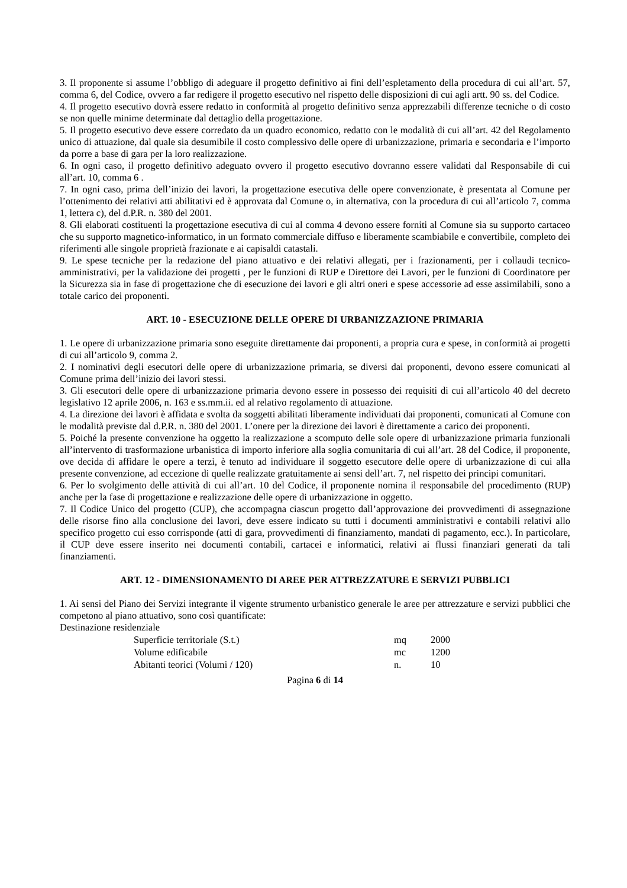3. Il proponente si assume l’obbligo di adeguare il progetto definitivo ai fini dell’espletamento della procedura di cui all’art. 57, comma 6, del Codice, ovvero a far redigere il progetto esecutivo nel rispetto delle disposizioni di cui agli artt. 90 ss. del Codice.
4. Il progetto esecutivo dovrà essere redatto in conformità al progetto definitivo senza apprezzabili differenze tecniche o di costo se non quelle minime determinate dal dettaglio della progettazione.
5. Il progetto esecutivo deve essere corredato da un quadro economico, redatto con le modalità di cui all’art. 42 del Regolamento unico di attuazione, dal quale sia desumibile il costo complessivo delle opere di urbanizzazione, primaria e secondaria e l’importo da porre a base di gara per la loro realizzazione.
6. In ogni caso, il progetto definitivo adeguato ovvero il progetto esecutivo dovranno essere validati dal Responsabile di cui all’art. 10, comma 6 .
7. In ogni caso, prima dell’inizio dei lavori, la progettazione esecutiva delle opere convenzionate, è presentata al Comune per l’ottenimento dei relativi atti abilitativi ed è approvata dal Comune o, in alternativa, con la procedura di cui all’articolo 7, comma 1, lettera c), del d.P.R. n. 380 del 2001.
8. Gli elaborati costituenti la progettazione esecutiva di cui al comma 4 devono essere forniti al Comune sia su supporto cartaceo che su supporto magnetico-informatico, in un formato commerciale diffuso e liberamente scambiabile e convertibile, completo dei riferimenti alle singole proprietà frazionate e ai capisaldi catastali.
9. Le spese tecniche per la redazione del piano attuativo e dei relativi allegati, per i frazionamenti, per i collaudi tecnico-amministrativi, per la validazione dei progetti , per le funzioni di RUP e Direttore dei Lavori, per le funzioni di Coordinatore per la Sicurezza sia in fase di progettazione che di esecuzione dei lavori e gli altri oneri e spese accessorie ad esse assimilabili, sono a totale carico dei proponenti.
ART. 10 - ESECUZIONE DELLE OPERE DI URBANIZZAZIONE PRIMARIA
1. Le opere di urbanizzazione primaria sono eseguite direttamente dai proponenti, a propria cura e spese, in conformità ai progetti di cui all’articolo 9, comma 2.
2. I nominativi degli esecutori delle opere di urbanizzazione primaria, se diversi dai proponenti, devono essere comunicati al Comune prima dell’inizio dei lavori stessi.
3. Gli esecutori delle opere di urbanizzazione primaria devono essere in possesso dei requisiti di cui all’articolo 40 del decreto legislativo 12 aprile 2006, n. 163 e ss.mm.ii. ed al relativo regolamento di attuazione.
4. La direzione dei lavori è affidata e svolta da soggetti abilitati liberamente individuati dai proponenti, comunicati al Comune con le modalità previste dal d.P.R. n. 380 del 2001. L’onere per la direzione dei lavori è direttamente a carico dei proponenti.
5. Poiché la presente convenzione ha oggetto la realizzazione a scomputo delle sole opere di urbanizzazione primaria funzionali all’intervento di trasformazione urbanistica di importo inferiore alla soglia comunitaria di cui all’art. 28 del Codice, il proponente, ove decida di affidare le opere a terzi, è tenuto ad individuare il soggetto esecutore delle opere di urbanizzazione di cui alla presente convenzione, ad eccezione di quelle realizzate gratuitamente ai sensi dell’art. 7, nel rispetto dei principi comunitari.
6. Per lo svolgimento delle attività di cui all’art. 10 del Codice, il proponente nomina il responsabile del procedimento (RUP) anche per la fase di progettazione e realizzazione delle opere di urbanizzazione in oggetto.
7. Il Codice Unico del progetto (CUP), che accompagna ciascun progetto dall’approvazione dei provvedimenti di assegnazione delle risorse fino alla conclusione dei lavori, deve essere indicato su tutti i documenti amministrativi e contabili relativi allo specifico progetto cui esso corrisponde (atti di gara, provvedimenti di finanziamento, mandati di pagamento, ecc.). In particolare, il CUP deve essere inserito nei documenti contabili, cartacei e informatici, relativi ai flussi finanziari generati da tali finanziamenti.
ART. 12 - DIMENSIONAMENTO DI AREE PER ATTREZZATURE E SERVIZI PUBBLICI
1. Ai sensi del Piano dei Servizi integrante il vigente strumento urbanistico generale le aree per attrezzature e servizi pubblici che competono al piano attuativo, sono così quantificate:
Destinazione residenziale
| Superficie territoriale (S.t.) | mq | 2000 |
| Volume edificabile | mc | 1200 |
| Abitanti teorici (Volumi / 120) | n. | 10 |
Pagina 6 di 14